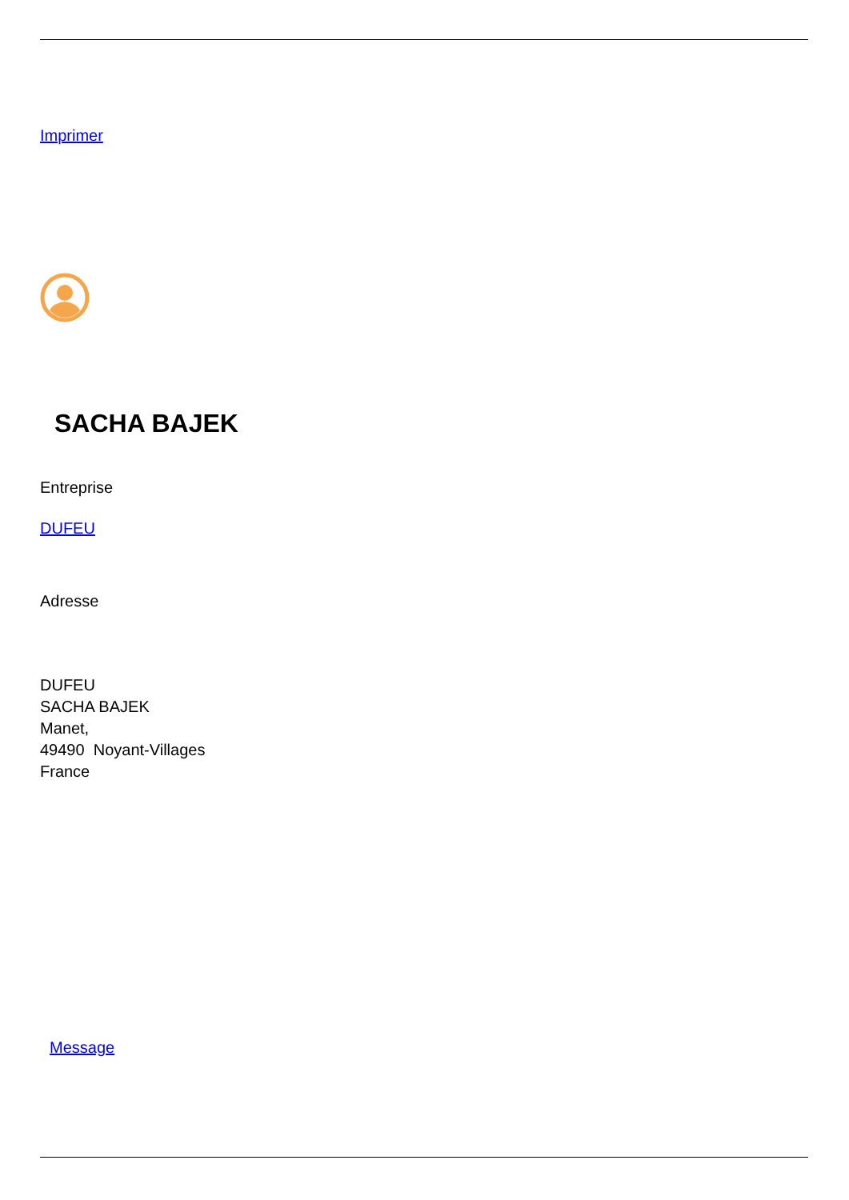Imprimer
SACHA BAJEK
Entreprise
DUFEU
Adresse
DUFEU
SACHA BAJEK
Manet,
49490 Noyant-Villages
France
Message